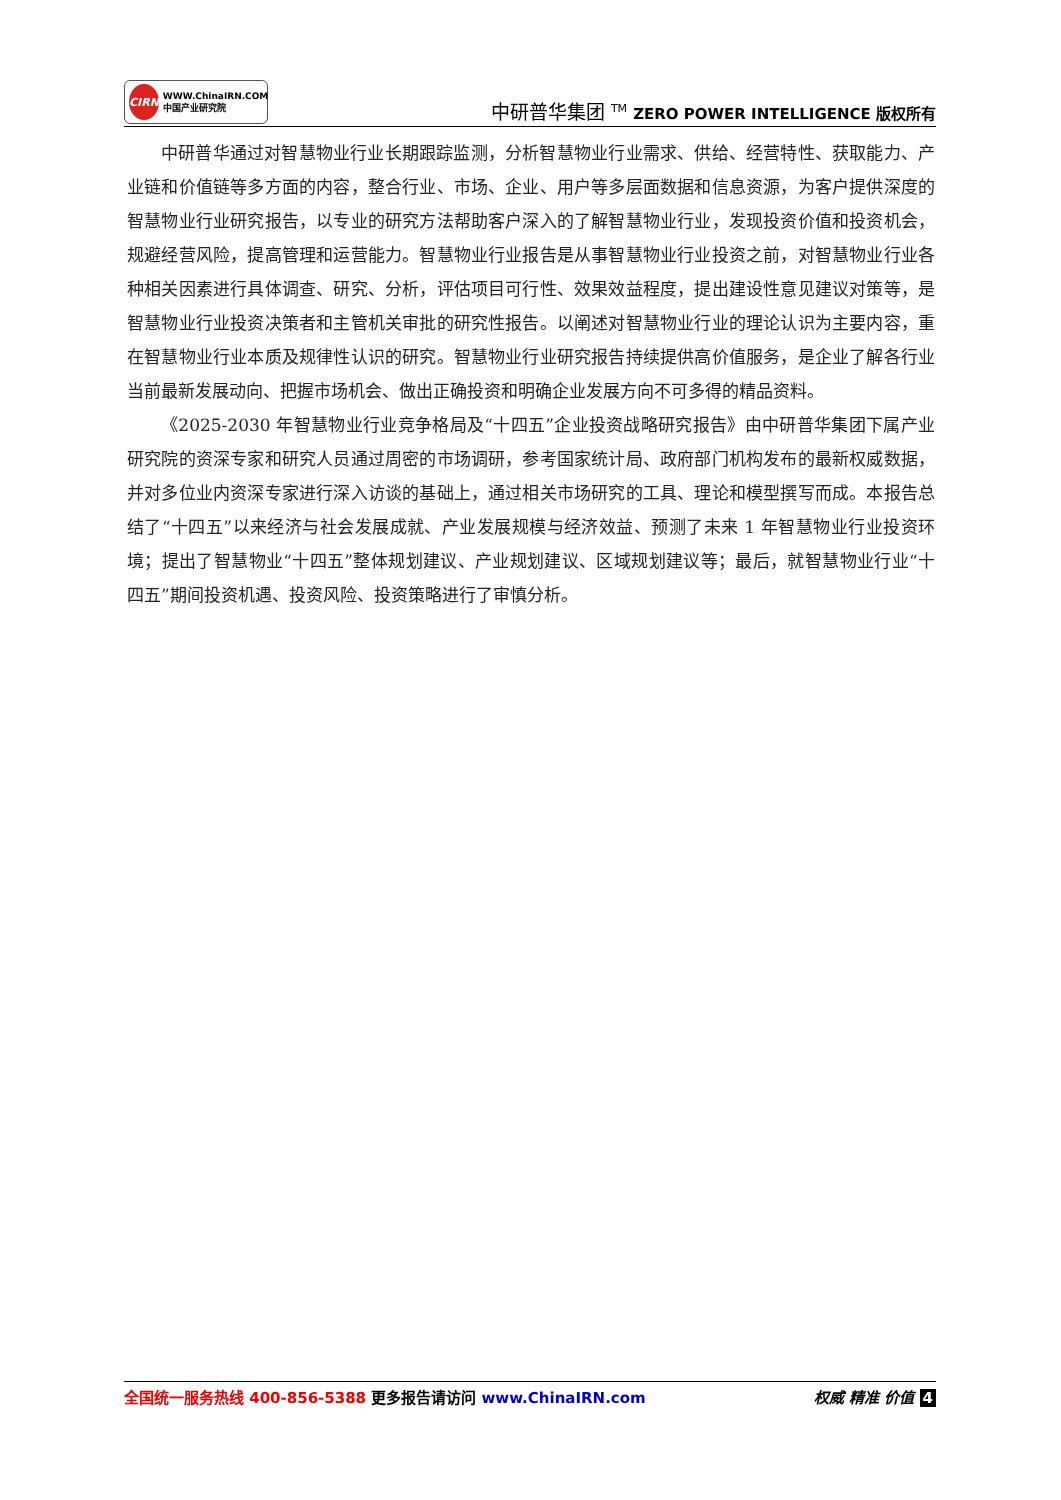CIRN
WWW.ChinaIRN.COM
中国产业研究院
中研普华集团 <sup>TM</sup> ZERO POWER INTELLIGENCE 版权所有
中研普华通过对智慧物业行业长期跟踪监测，分析智慧物业行业需求、供给、经营特性、获取能力、产业链和价值链等多方面的内容，整合行业、市场、企业、用户等多层面数据和信息资源，为客户提供深度的智慧物业行业研究报告，以专业的研究方法帮助客户深入的了解智慧物业行业，发现投资价值和投资机会，规避经营风险，提高管理和运营能力。智慧物业行业报告是从事智慧物业行业投资之前，对智慧物业行业各种相关因素进行具体调查、研究、分析，评估项目可行性、效果效益程度，提出建设性意见建议对策等，是智慧物业行业投资决策者和主管机关审批的研究性报告。以阐述对智慧物业行业的理论认识为主要内容，重在智慧物业行业本质及规律性认识的研究。智慧物业行业研究报告持续提供高价值服务，是企业了解各行业当前最新发展动向、把握市场机会、做出正确投资和明确企业发展方向不可多得的精品资料。
《2025-2030 年智慧物业行业竞争格局及“十四五”企业投资战略研究报告》由中研普华集团下属产业研究院的资深专家和研究人员通过周密的市场调研，参考国家统计局、政府部门机构发布的最新权威数据，并对多位业内资深专家进行深入访谈的基础上，通过相关市场研究的工具、理论和模型撰写而成。本报告总结了“十四五”以来经济与社会发展成就、产业发展规模与经济效益、预测了未来 1 年智慧物业行业投资环境；提出了智慧物业“十四五”整体规划建议、产业规划建议、区域规划建议等；最后，就智慧物业行业“十四五”期间投资机遇、投资风险、投资策略进行了审慎分析。
全国统一服务热线 400-856-5388 更多报告请访问 www.ChinaIRN.com
权威 精准 价值 4